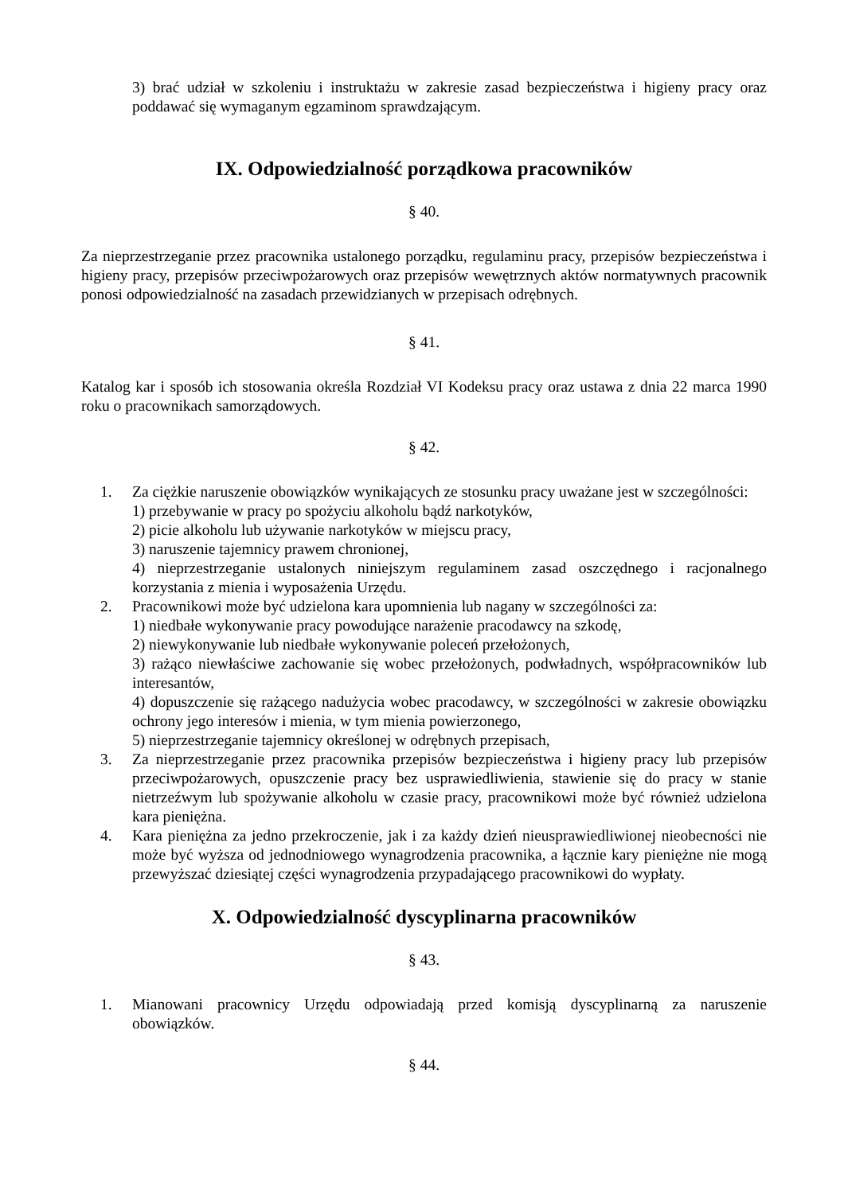3) brać udział w szkoleniu i instruktażu w zakresie zasad bezpieczeństwa i higieny pracy oraz poddawać się wymaganym egzaminom sprawdzającym.
IX. Odpowiedzialność porządkowa pracowników
§ 40.
Za nieprzestrzeganie przez pracownika ustalonego porządku, regulaminu pracy, przepisów bezpieczeństwa i higieny pracy, przepisów przeciwpożarowych oraz przepisów wewętrznych aktów normatywnych pracownik ponosi odpowiedzialność na zasadach przewidzianych w przepisach odrębnych.
§ 41.
Katalog kar i sposób ich stosowania określa Rozdział VI Kodeksu pracy oraz ustawa z dnia 22 marca 1990 roku o pracownikach samorządowych.
§ 42.
1. Za ciężkie naruszenie obowiązków wynikających ze stosunku pracy uważane jest w szczególności:
1) przebywanie w pracy po spożyciu alkoholu bądź narkotyków,
2) picie alkoholu lub używanie narkotyków w miejscu pracy,
3) naruszenie tajemnicy prawem chronionej,
4) nieprzestrzeganie ustalonych niniejszym regulaminem zasad oszczędnego i racjonalnego korzystania z mienia i wyposażenia Urzędu.
2. Pracownikowi może być udzielona kara upomnienia lub nagany w szczególności za:
1) niedbałe wykonywanie pracy powodujące narażenie pracodawcy na szkodę,
2) niewykonywanie lub niedbałe wykonywanie poleceń przełożonych,
3) rażąco niewłaściwe zachowanie się wobec przełożonych, podwładnych, współpracowników lub interesantów,
4) dopuszczenie się rażącego nadużycia wobec pracodawcy, w szczególności w zakresie obowiązku ochrony jego interesów i mienia, w tym mienia powierzonego,
5) nieprzestrzeganie tajemnicy określonej w odrębnych przepisach,
3. Za nieprzestrzeganie przez pracownika przepisów bezpieczeństwa i higieny pracy lub przepisów przeciwpożarowych, opuszczenie pracy bez usprawiedliwienia, stawienie się do pracy w stanie nietrzeźwym lub spożywanie alkoholu w czasie pracy, pracownikowi może być również udzielona kara pieniężna.
4. Kara pieniężna za jedno przekroczenie, jak i za każdy dzień nieusprawiedliwionej nieobecności nie może być wyższa od jednodniowego wynagrodzenia pracownika, a łącznie kary pieniężne nie mogą przewyższać dziesiątej części wynagrodzenia przypadającego pracownikowi do wypłaty.
X. Odpowiedzialność dyscyplinarna pracowników
§ 43.
1. Mianowani pracownicy Urzędu odpowiadają przed komisją dyscyplinarną za naruszenie obowiązków.
§ 44.